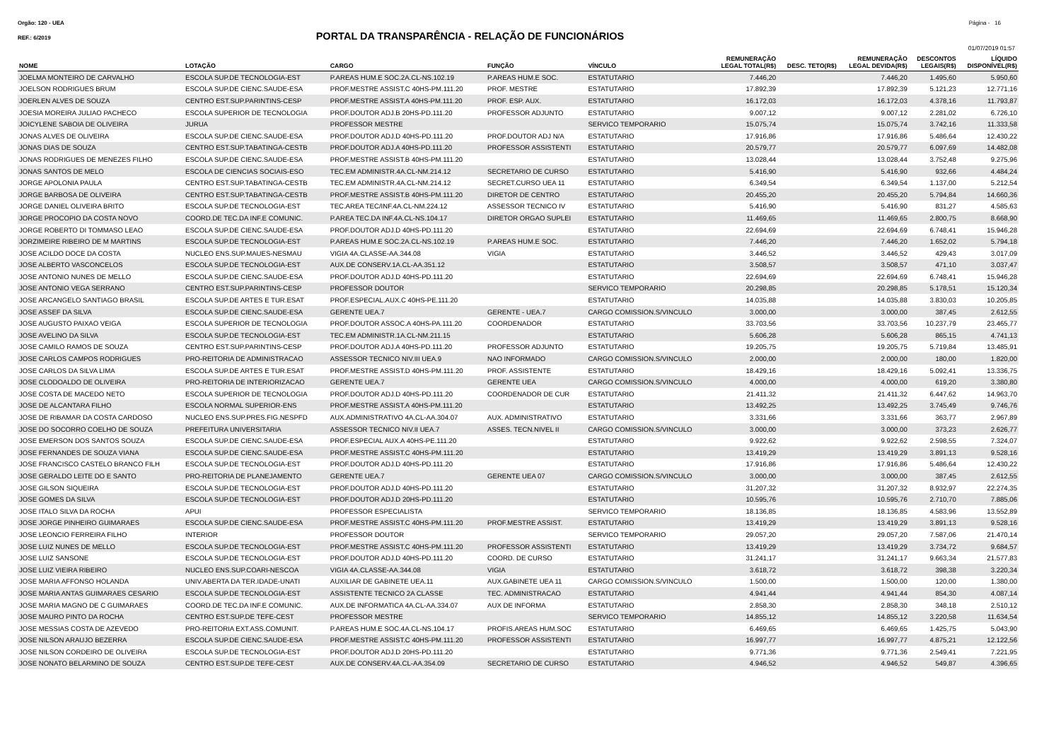Orgão: 120 - UEA Página - 16
REF.: 6/2019 PORTAL DA TRANSPARÊNCIA - RELAÇÃO DE FUNCIONÁRIOS
01/07/2019 01:57
| NOME | LOTAÇÃO | CARGO | FUNÇÃO | VÍNCULO | REMUNERAÇÃO LEGAL TOTAL(R$) | DESC. TETO(R$) | REMUNERAÇÃO LEGAL DEVIDA(R$) | DESCONTOS LEGAIS(R$) | LÍQUIDO DISPONÍVEL(R$) |
| --- | --- | --- | --- | --- | --- | --- | --- | --- | --- |
| JOELMA MONTEIRO DE CARVALHO | ESCOLA SUP.DE TECNOLOGIA-EST | P.AREAS HUM.E SOC.2A.CL-NS.102.19 | P.AREAS HUM.E SOC. | ESTATUTARIO | 7.446,20 | | 7.446,20 | 1.495,60 | 5.950,60 |
| JOELSON RODRIGUES BRUM | ESCOLA SUP.DE CIENC.SAUDE-ESA | PROF.MESTRE ASSIST.C 40HS-PM.111.20 | PROF. MESTRE | ESTATUTARIO | 17.892,39 | | 17.892,39 | 5.121,23 | 12.771,16 |
| JOERLEN ALVES DE SOUZA | CENTRO EST.SUP.PARINTINS-CESP | PROF.MESTRE ASSIST.A 40HS-PM.111.20 | PROF. ESP. AUX. | ESTATUTARIO | 16.172,03 | | 16.172,03 | 4.378,16 | 11.793,87 |
| JOESIA MOREIRA JULIAO PACHECO | ESCOLA SUPERIOR DE TECNOLOGIA | PROF.DOUTOR ADJ.B 20HS-PD.111.20 | PROFESSOR ADJUNTO | ESTATUTARIO | 9.007,12 | | 9.007,12 | 2.281,02 | 6.726,10 |
| JOICYLENE SABOIA DE OLIVEIRA | JURUA | PROFESSOR MESTRE | | SERVICO TEMPORARIO | 15.075,74 | | 15.075,74 | 3.742,16 | 11.333,58 |
| JONAS ALVES DE OLIVEIRA | ESCOLA SUP.DE CIENC.SAUDE-ESA | PROF.DOUTOR ADJ.D 40HS-PD.111.20 | PROF.DOUTOR ADJ N/A | ESTATUTARIO | 17.916,86 | | 17.916,86 | 5.486,64 | 12.430,22 |
| JONAS DIAS DE SOUZA | CENTRO EST.SUP.TABATINGA-CESTB | PROF.DOUTOR ADJ.A 40HS-PD.111.20 | PROFESSOR ASSISTENTI | ESTATUTARIO | 20.579,77 | | 20.579,77 | 6.097,69 | 14.482,08 |
| JONAS RODRIGUES DE MENEZES FILHO | ESCOLA SUP.DE CIENC.SAUDE-ESA | PROF.MESTRE ASSIST.B 40HS-PM.111.20 | | ESTATUTARIO | 13.028,44 | | 13.028,44 | 3.752,48 | 9.275,96 |
| JONAS SANTOS DE MELO | ESCOLA DE CIENCIAS SOCIAIS-ESO | TEC.EM ADMINISTR.4A.CL-NM.214.12 | SECRETARIO DE CURSO | ESTATUTARIO | 5.416,90 | | 5.416,90 | 932,66 | 4.484,24 |
| JORGE APOLONIA PAULA | CENTRO EST.SUP.TABATINGA-CESTB | TEC.EM ADMINISTR.4A.CL-NM.214.12 | SECRET.CURSO UEA 11 | ESTATUTARIO | 6.349,54 | | 6.349,54 | 1.137,00 | 5.212,54 |
| JORGE BARBOSA DE OLIVEIRA | CENTRO EST.SUP.TABATINGA-CESTB | PROF.MESTRE ASSIST.B 40HS-PM.111.20 | DIRETOR DE CENTRO | ESTATUTARIO | 20.455,20 | | 20.455,20 | 5.794,84 | 14.660,36 |
| JORGE DANIEL OLIVEIRA BRITO | ESCOLA SUP.DE TECNOLOGIA-EST | TEC.AREA TEC/INF.4A.CL-NM.224.12 | ASSESSOR TECNICO IV | ESTATUTARIO | 5.416,90 | | 5.416,90 | 831,27 | 4.585,63 |
| JORGE PROCOPIO DA COSTA NOVO | COORD.DE TEC.DA INF.E COMUNIC. | P.AREA TEC.DA INF.4A.CL-NS.104.17 | DIRETOR ORGAO SUPLEI | ESTATUTARIO | 11.469,65 | | 11.469,65 | 2.800,75 | 8.668,90 |
| JORGE ROBERTO DI TOMMASO LEAO | ESCOLA SUP.DE CIENC.SAUDE-ESA | PROF.DOUTOR ADJ.D 40HS-PD.111.20 | | ESTATUTARIO | 22.694,69 | | 22.694,69 | 6.748,41 | 15.946,28 |
| JORZIMEIRE RIBEIRO DE M MARTINS | ESCOLA SUP.DE TECNOLOGIA-EST | P.AREAS HUM.E SOC.2A.CL-NS.102.19 | P.AREAS HUM.E SOC. | ESTATUTARIO | 7.446,20 | | 7.446,20 | 1.652,02 | 5.794,18 |
| JOSE ACILDO DOCE DA COSTA | NUCLEO ENS.SUP.MAUES-NESMAU | VIGIA 4A.CLASSE-AA.344.08 | VIGIA | ESTATUTARIO | 3.446,52 | | 3.446,52 | 429,43 | 3.017,09 |
| JOSE ALBERTO VASCONCELOS | ESCOLA SUP.DE TECNOLOGIA-EST | AUX.DE CONSERV.1A.CL-AA.351.12 | | ESTATUTARIO | 3.508,57 | | 3.508,57 | 471,10 | 3.037,47 |
| JOSE ANTONIO NUNES DE MELLO | ESCOLA SUP.DE CIENC.SAUDE-ESA | PROF.DOUTOR ADJ.D 40HS-PD.111.20 | | ESTATUTARIO | 22.694,69 | | 22.694,69 | 6.748,41 | 15.946,28 |
| JOSE ANTONIO VEGA SERRANO | CENTRO EST.SUP.PARINTINS-CESP | PROFESSOR DOUTOR | | SERVICO TEMPORARIO | 20.298,85 | | 20.298,85 | 5.178,51 | 15.120,34 |
| JOSE ARCANGELO SANTIAGO BRASIL | ESCOLA SUP.DE ARTES E TUR.ESAT | PROF.ESPECIAL.AUX.C 40HS-PE.111.20 | | ESTATUTARIO | 14.035,88 | | 14.035,88 | 3.830,03 | 10.205,85 |
| JOSE ASSEF DA SILVA | ESCOLA SUP.DE CIENC.SAUDE-ESA | GERENTE UEA.7 | GERENTE - UEA.7 | CARGO COMISSION.S/VINCULO | 3.000,00 | | 3.000,00 | 387,45 | 2.612,55 |
| JOSE AUGUSTO PAIXAO VEIGA | ESCOLA SUPERIOR DE TECNOLOGIA | PROF.DOUTOR ASSOC.A 40HS-PA.111.20 | COORDENADOR | ESTATUTARIO | 33.703,56 | | 33.703,56 | 10.237,79 | 23.465,77 |
| JOSE AVELINO DA SILVA | ESCOLA SUP.DE TECNOLOGIA-EST | TEC.EM ADMINISTR.1A.CL-NM.211.15 | | ESTATUTARIO | 5.606,28 | | 5.606,28 | 865,15 | 4.741,13 |
| JOSE CAMILO RAMOS DE SOUZA | CENTRO EST.SUP.PARINTINS-CESP | PROF.DOUTOR ADJ.A 40HS-PD.111.20 | PROFESSOR ADJUNTO | ESTATUTARIO | 19.205,75 | | 19.205,75 | 5.719,84 | 13.485,91 |
| JOSE CARLOS CAMPOS RODRIGUES | PRO-REITORIA DE ADMINISTRACAO | ASSESSOR TECNICO NIV.III UEA.9 | NAO INFORMADO | CARGO COMISSION.S/VINCULO | 2.000,00 | | 2.000,00 | 180,00 | 1.820,00 |
| JOSE CARLOS DA SILVA LIMA | ESCOLA SUP.DE ARTES E TUR.ESAT | PROF.MESTRE ASSIST.D 40HS-PM.111.20 | PROF. ASSISTENTE | ESTATUTARIO | 18.429,16 | | 18.429,16 | 5.092,41 | 13.336,75 |
| JOSE CLODOALDO DE OLIVEIRA | PRO-REITORIA DE INTERIORIZACAO | GERENTE UEA.7 | GERENTE UEA | CARGO COMISSION.S/VINCULO | 4.000,00 | | 4.000,00 | 619,20 | 3.380,80 |
| JOSE COSTA DE MACEDO NETO | ESCOLA SUPERIOR DE TECNOLOGIA | PROF.DOUTOR ADJ.D 40HS-PD.111.20 | COORDENADOR DE CUR | ESTATUTARIO | 21.411,32 | | 21.411,32 | 6.447,62 | 14.963,70 |
| JOSE DE ALCANTARA FILHO | ESCOLA NORMAL SUPERIOR-ENS | PROF.MESTRE ASSIST.A 40HS-PM.111.20 | | ESTATUTARIO | 13.492,25 | | 13.492,25 | 3.745,49 | 9.746,76 |
| JOSE DE RIBAMAR DA COSTA CARDOSO | NUCLEO ENS.SUP.PRES.FIG.NESPFD | AUX.ADMINISTRATIVO 4A.CL-AA.304.07 | AUX. ADMINISTRATIVO | ESTATUTARIO | 3.331,66 | | 3.331,66 | 363,77 | 2.967,89 |
| JOSE DO SOCORRO COELHO DE SOUZA | PREFEITURA UNIVERSITARIA | ASSESSOR TECNICO NIV.II UEA.7 | ASSES. TECN.NIVEL II | CARGO COMISSION.S/VINCULO | 3.000,00 | | 3.000,00 | 373,23 | 2.626,77 |
| JOSE EMERSON DOS SANTOS SOUZA | ESCOLA SUP.DE CIENC.SAUDE-ESA | PROF.ESPECIAL AUX.A 40HS-PE.111.20 | | ESTATUTARIO | 9.922,62 | | 9.922,62 | 2.598,55 | 7.324,07 |
| JOSE FERNANDES DE SOUZA VIANA | ESCOLA SUP.DE CIENC.SAUDE-ESA | PROF.MESTRE ASSIST.C 40HS-PM.111.20 | | ESTATUTARIO | 13.419,29 | | 13.419,29 | 3.891,13 | 9.528,16 |
| JOSE FRANCISCO CASTELO BRANCO FILH | ESCOLA SUP.DE TECNOLOGIA-EST | PROF.DOUTOR ADJ.D 40HS-PD.111.20 | | ESTATUTARIO | 17.916,86 | | 17.916,86 | 5.486,64 | 12.430,22 |
| JOSE GERALDO LEITE DO E SANTO | PRO-REITORIA DE PLANEJAMENTO | GERENTE UEA.7 | GERENTE UEA 07 | CARGO COMISSION.S/VINCULO | 3.000,00 | | 3.000,00 | 387,45 | 2.612,55 |
| JOSE GILSON SIQUEIRA | ESCOLA SUP.DE TECNOLOGIA-EST | PROF.DOUTOR ADJ.D 40HS-PD.111.20 | | ESTATUTARIO | 31.207,32 | | 31.207,32 | 8.932,97 | 22.274,35 |
| JOSE GOMES DA SILVA | ESCOLA SUP.DE TECNOLOGIA-EST | PROF.DOUTOR ADJ.D 20HS-PD.111.20 | | ESTATUTARIO | 10.595,76 | | 10.595,76 | 2.710,70 | 7.885,06 |
| JOSE ITALO SILVA DA ROCHA | APUI | PROFESSOR ESPECIALISTA | | SERVICO TEMPORARIO | 18.136,85 | | 18.136,85 | 4.583,96 | 13.552,89 |
| JOSE JORGE PINHEIRO GUIMARAES | ESCOLA SUP.DE CIENC.SAUDE-ESA | PROF.MESTRE ASSIST.C 40HS-PM.111.20 | PROF.MESTRE ASSIST. | ESTATUTARIO | 13.419,29 | | 13.419,29 | 3.891,13 | 9.528,16 |
| JOSE LEONCIO FERREIRA FILHO | INTERIOR | PROFESSOR DOUTOR | | SERVICO TEMPORARIO | 29.057,20 | | 29.057,20 | 7.587,06 | 21.470,14 |
| JOSE LUIZ NUNES DE MELLO | ESCOLA SUP.DE TECNOLOGIA-EST | PROF.MESTRE ASSIST.C 40HS-PM.111.20 | PROFESSOR ASSISTENTI | ESTATUTARIO | 13.419,29 | | 13.419,29 | 3.734,72 | 9.684,57 |
| JOSE LUIZ SANSONE | ESCOLA SUP.DE TECNOLOGIA-EST | PROF.DOUTOR ADJ.D 40HS-PD.111.20 | COORD. DE CURSO | ESTATUTARIO | 31.241,17 | | 31.241,17 | 9.663,34 | 21.577,83 |
| JOSE LUIZ VIEIRA RIBEIRO | NUCLEO ENS.SUP.COARI-NESCOA | VIGIA 4A.CLASSE-AA.344.08 | VIGIA | ESTATUTARIO | 3.618,72 | | 3.618,72 | 398,38 | 3.220,34 |
| JOSE MARIA AFFONSO HOLANDA | UNIV.ABERTA DA TER.IDADE-UNATI | AUXILIAR DE GABINETE UEA.11 | AUX.GABINETE UEA 11 | CARGO COMISSION.S/VINCULO | 1.500,00 | | 1.500,00 | 120,00 | 1.380,00 |
| JOSE MARIA ANTAS GUIMARAES CESARIO | ESCOLA SUP.DE TECNOLOGIA-EST | ASSISTENTE TECNICO 2A CLASSE | TEC. ADMINISTRACAO | ESTATUTARIO | 4.941,44 | | 4.941,44 | 854,30 | 4.087,14 |
| JOSE MARIA MAGNO DE C GUIMARAES | COORD.DE TEC.DA INF.E COMUNIC. | AUX.DE INFORMATICA 4A.CL-AA.334.07 | AUX DE INFORMA | ESTATUTARIO | 2.858,30 | | 2.858,30 | 348,18 | 2.510,12 |
| JOSE MAURO PINTO DA ROCHA | CENTRO EST.SUP.DE TEFE-CEST | PROFESSOR MESTRE | | SERVICO TEMPORARIO | 14.855,12 | | 14.855,12 | 3.220,58 | 11.634,54 |
| JOSE MESSIAS COSTA DE AZEVEDO | PRO-REITORIA EXT.ASS.COMUNIT. | P.AREAS HUM.E SOC.4A.CL-NS.104.17 | PROFIS.AREAS HUM.SOC | ESTATUTARIO | 6.469,65 | | 6.469,65 | 1.425,75 | 5.043,90 |
| JOSE NILSON ARAUJO BEZERRA | ESCOLA SUP.DE CIENC.SAUDE-ESA | PROF.MESTRE ASSIST.C 40HS-PM.111.20 | PROFESSOR ASSISTENTI | ESTATUTARIO | 16.997,77 | | 16.997,77 | 4.875,21 | 12.122,56 |
| JOSE NILSON CORDEIRO DE OLIVEIRA | ESCOLA SUP.DE TECNOLOGIA-EST | PROF.DOUTOR ADJ.D 20HS-PD.111.20 | | ESTATUTARIO | 9.771,36 | | 9.771,36 | 2.549,41 | 7.221,95 |
| JOSE NONATO BELARMINO DE SOUZA | CENTRO EST.SUP.DE TEFE-CEST | AUX.DE CONSERV.4A.CL-AA.354.09 | SECRETARIO DE CURSO | ESTATUTARIO | 4.946,52 | | 4.946,52 | 549,87 | 4.396,65 |